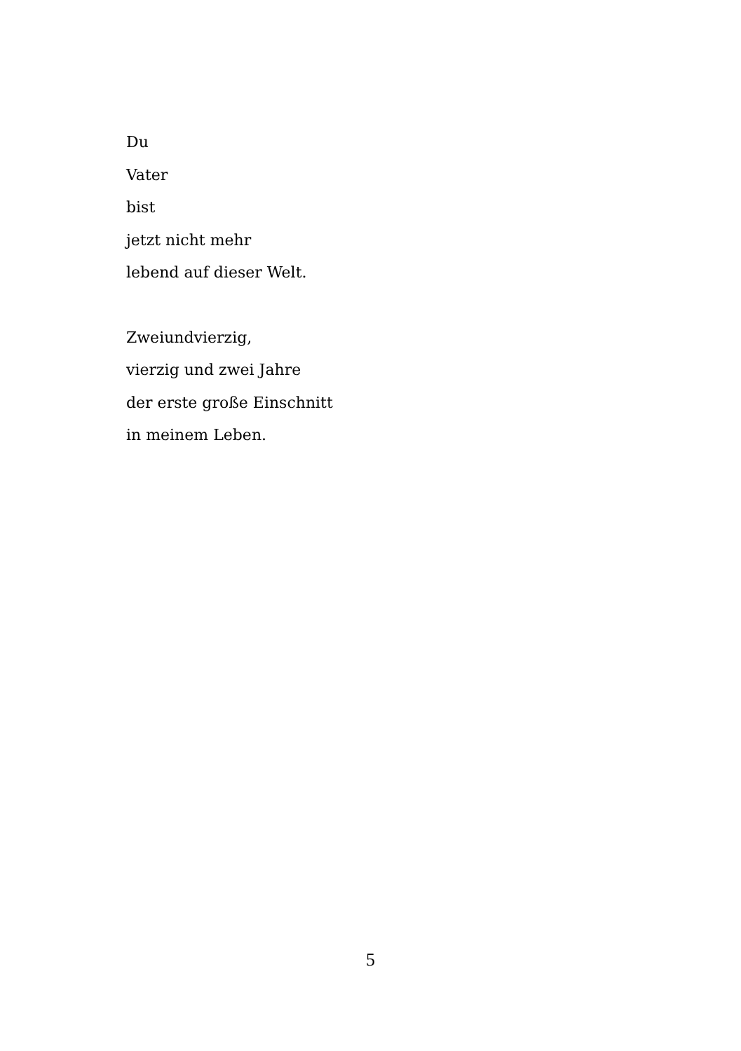Du
Vater
bist
jetzt nicht mehr
lebend auf dieser Welt.
Zweiundvierzig,
vierzig und zwei Jahre
der erste große Einschnitt
in meinem Leben.
5